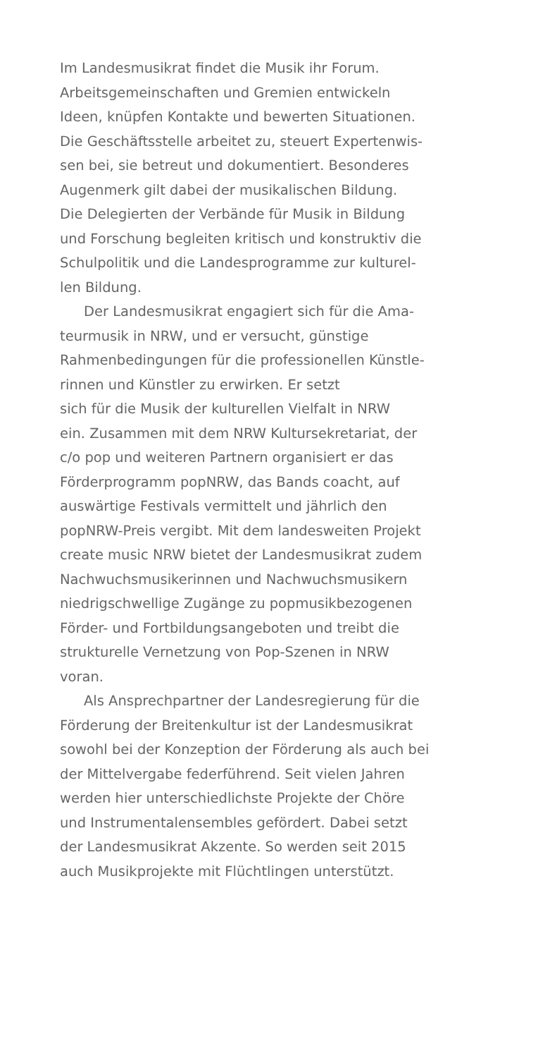Im Landesmusikrat findet die Musik ihr Forum.
Arbeitsgemeinschaften und Gremien entwickeln
Ideen, knüpfen Kontakte und bewerten Situationen.
Die Geschäftsstelle arbeitet zu, steuert Expertenwis-
sen bei, sie betreut und dokumentiert. Besonderes
Augenmerk gilt dabei der musikalischen Bildung.
Die Delegierten der Verbände für Musik in Bildung
und Forschung begleiten kritisch und konstruktiv die
Schulpolitik und die Landesprogramme zur kulturel-
len Bildung.
Der Landesmusikrat engagiert sich für die Ama-
teurmusik in NRW, und er versucht, günstige
Rahmenbedingungen für die professionellen Künstle-
rinnen und Künstler zu erwirken. Er setzt
sich für die Musik der kulturellen Vielfalt in NRW
ein. Zusammen mit dem NRW Kultursekretariat, der
c/o pop und weiteren Partnern organisiert er das
Förderprogramm popNRW, das Bands coacht, auf
auswärtige Festivals vermittelt und jährlich den
popNRW-Preis vergibt. Mit dem landesweiten Projekt
create music NRW bietet der Landesmusikrat zudem
Nachwuchsmusikerinnen und Nachwuchsmusikern
niedrigschwellige Zugänge zu popmusikbezogenen
Förder- und Fortbildungsangeboten und treibt die
strukturelle Vernetzung von Pop-Szenen in NRW
voran.
Als Ansprechpartner der Landesregierung für die
Förderung der Breitenkultur ist der Landesmusikrat
sowohl bei der Konzeption der Förderung als auch bei
der Mittelvergabe federführend. Seit vielen Jahren
werden hier unterschiedlichste Projekte der Chöre
und Instrumentalensembles gefördert. Dabei setzt
der Landesmusikrat Akzente. So werden seit 2015
auch Musikprojekte mit Flüchtlingen unterstützt.